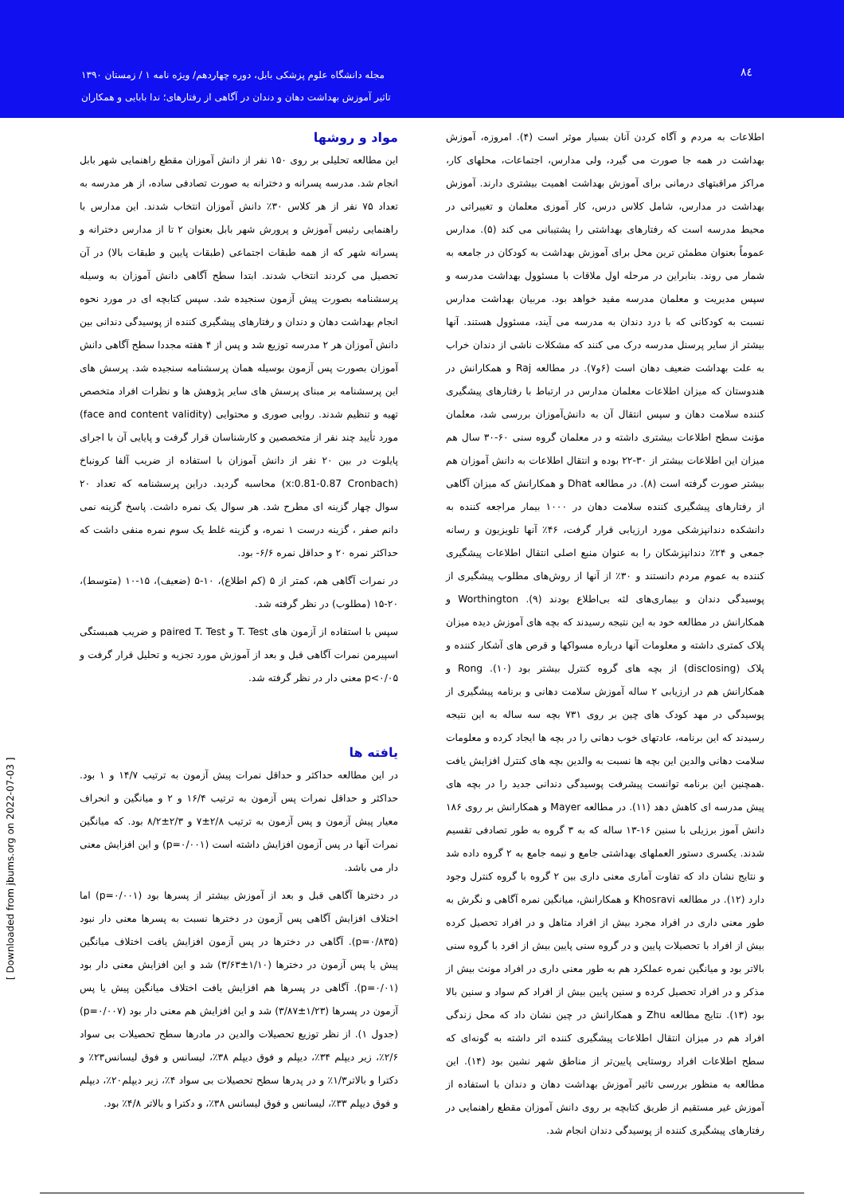۸٤
مجله دانشگاه علوم پزشکی بابل، دوره چهاردهم/ ویژه نامه ۱ / زمستان ۱۳۹۰
تاثیر آموزش بهداشت دهان و دندان در آگاهی از رفتارهای؛ ندا بابایی و همکاران
اطلاعات به مردم و آگاه کردن آنان بسیار موثر است (۴). امروزه، آموزش بهداشت در همه جا صورت می گیرد، ولی مدارس، اجتماعات، محلهای کار، مراکز مراقبتهای درمانی برای آموزش بهداشت اهمیت بیشتری دارند. آموزش بهداشت در مدارس، شامل کلاس درس، کار آموزی معلمان و تغییراتی در محیط مدرسه است که رفتارهای بهداشتی را پشتیبانی می کند (۵). مدارس عموماً بعنوان مطمئن ترین محل برای آموزش بهداشت به کودکان در جامعه به شمار می روند. بنابراین در مرحله اول ملاقات با مسئوول بهداشت مدرسه و سپس مدیریت و معلمان مدرسه مفید خواهد بود. مربیان بهداشت مدارس نسبت به کودکانی که با درد دندان به مدرسه می آیند، مسئوول هستند. آنها بیشتر از سایر پرسنل مدرسه درک می کنند که مشکلات ناشی از دندان خراب به علت بهداشت ضعیف دهان است (۶و۷). در مطالعه Raj و همکارانش در هندوستان که میزان اطلاعات معلمان مدارس در ارتباط با رفتارهای پیشگیری کننده سلامت دهان و سپس انتقال آن به دانش‌آموزان بررسی شد، معلمان مؤنث سطح اطلاعات بیشتری داشته و در معلمان گروه سنی ۶۰-۳۰ سال هم میزان این اطلاعات بیشتر از ۳۰-۲۲ بوده و انتقال اطلاعات به دانش آموزان هم بیشتر صورت گرفته است (۸). در مطالعه Dhat و همکارانش که میزان آگاهی از رفتارهای پیشگیری کننده سلامت دهان در ۱۰۰۰ بیمار مراجعه کننده به دانشکده دندانپزشکی مورد ارزیابی قرار گرفت، ۴۶٪ آنها تلویزیون و رسانه جمعی و ۲۴٪ دندانپزشکان را به عنوان منبع اصلی انتقال اطلاعات پیشگیری کننده به عموم مردم دانستند و ۳۰٪ از آنها از روش‌های مطلوب پیشگیری از پوسیدگی دندان و بیماری‌های لثه بی‌اطلاع بودند (۹). Worthington و همکارانش در مطالعه خود به این نتیجه رسیدند که بچه های آموزش دیده میزان پلاک کمتری داشته و معلومات آنها درباره مسواکها و قرص های آشکار کننده و پلاک (disclosing) از بچه های گروه کنترل بیشتر بود (۱۰). Rong و همکارانش هم در ارزیابی ۲ ساله آموزش سلامت دهانی و برنامه پیشگیری از پوسیدگی در مهد کودک های چین بر روی ۷۳۱ بچه سه ساله به این نتیجه رسیدند که این برنامه، عادتهای خوب دهانی را در بچه ها ایجاد کرده و معلومات سلامت دهانی والدین این بچه ها نسبت به والدین بچه های کنترل افزایش یافت .همچنین این برنامه توانست پیشرفت پوسیدگی دندانی جدید را در بچه های پیش مدرسه ای کاهش دهد (۱۱). در مطالعه Mayer و همکارانش بر روی ۱۸۶ دانش آموز برزیلی با سنین ۱۶-۱۳ ساله که به ۳ گروه به طور تصادفی تقسیم شدند. یکسری دستور العملهای بهداشتی جامع و نیمه جامع به ۲ گروه داده شد و نتایج نشان داد که تفاوت آماری معنی داری بین ۲ گروه با گروه کنترل وجود دارد (۱۲). در مطالعه Khosravi و همکارانش، میانگین نمره آگاهی و نگرش به طور معنی داری در افراد مجرد بیش از افراد متاهل و در افراد تحصیل کرده بیش از افراد با تحصیلات پایین و در گروه سنی پایین بیش از افرد با گروه سنی بالاتر بود و میانگین نمره عملکرد هم به طور معنی داری در افراد مونث بیش از مذکر و در افراد تحصیل کرده و سنین پایین بیش از افراد کم سواد و سنین بالا بود (۱۳). نتایج مطالعه Zhu و همکارانش در چین نشان داد که محل زندگی افراد هم در میزان انتقال اطلاعات پیشگیری کننده اثر داشته به گونه‌ای که سطح اطلاعات افراد روستایی پایین‌تر از مناطق شهر نشین بود (۱۴). این مطالعه به منظور بررسی تاثیر آموزش بهداشت دهان و دندان با استفاده از آموزش غیر مستقیم از طریق کتابچه بر روی دانش آموزان مقطع راهنمایی در رفتارهای پیشگیری کننده از پوسیدگی دندان انجام شد.
مواد و روشها
این مطالعه تحلیلی بر روی ۱۵۰ نفر از دانش آموزان مقطع راهنمایی شهر بابل انجام شد. مدرسه پسرانه و دخترانه به صورت تصادفی ساده، از هر مدرسه به تعداد ۷۵ نفر از هر کلاس ۳۰٪ دانش آموزان انتخاب شدند. این مدارس با راهنمایی رئیس آموزش و پرورش شهر بابل بعنوان ۲ تا از مدارس دخترانه و پسرانه شهر که از همه طبقات اجتماعی (طبقات پایین و طبقات بالا) در آن تحصیل می کردند انتخاب شدند. ابتدا سطح آگاهی دانش آموزان به وسیله پرسشنامه بصورت پیش آزمون سنجیده شد. سپس کتابچه ای در مورد نحوه انجام بهداشت دهان و دندان و رفتارهای پیشگیری کننده از پوسیدگی دندانی بین دانش آموزان هر ۲ مدرسه توزیع شد و پس از ۴ هفته مجددا سطح آگاهی دانش آموزان بصورت پس آزمون بوسیله همان پرسشنامه سنجیده شد. پرسش های این پرسشنامه بر مبنای پرسش های سایر پژوهش ها و نظرات افراد متخصص تهیه و تنظیم شدند. روایی صوری و محتوایی (face and content validity) مورد تأیید چند نفر از متخصصین و کارشناسان قرار گرفت و پایایی آن با اجرای پایلوت در بین ۲۰ نفر از دانش آموزان با استفاده از ضریب آلفا کرونباخ (x:0.81-0.87 Cronbach) محاسبه گردید. دراین پرسشنامه که تعداد ۲۰ سوال چهار گزینه ای مطرح شد. هر سوال یک نمره داشت. پاسخ گزینه نمی دانم صفر ، گزینه درست ۱ نمره، و گزینه غلط یک سوم نمره منفی داشت که حداکثر نمره ۲۰ و حداقل نمره ۶/۶- بود.
در نمرات آگاهی هم، کمتر از ۵ (کم اطلاع)، ۱۰-۵ (ضعیف)، ۱۵-۱۰ (متوسط)، ۲۰-۱۵ (مطلوب) در نظر گرفته شد.
سپس با استفاده از آزمون های T. Test و paired T. Test و ضریب همبستگی اسپیرمن نمرات آگاهی قبل و بعد از آموزش مورد تجزیه و تحلیل قرار گرفت و p<۰/۰۵ معنی دار در نظر گرفته شد.
یافته ها
در این مطالعه حداکثر و حداقل نمرات پیش آزمون به ترتیب ۱۴/۷ و ۱ بود. حداکثر و حداقل نمرات پس آزمون به ترتیب ۱۶/۴ و ۲ و میانگین و انحراف معیار پیش آزمون و پس آزمون به ترتیب ۲/۸±۷ و ۲/۳±۸/۲ بود. که میانگین نمرات آنها در پس آزمون افزایش داشته است (p=۰/۰۰۱) و این افزایش معنی دار می باشد.
در دخترها آگاهی قبل و بعد از آموزش بیشتر از پسرها بود (p=۰/۰۰۱) اما اختلاف افزایش آگاهی پس آزمون در دخترها نسبت به پسرها معنی دار نبود (p=۰/۸۳۵). آگاهی در دخترها در پس آزمون افزایش یافت اختلاف میانگین پیش یا پس آزمون در دخترها (۱/۱۰±۳/۶۳) شد و این افزایش معنی دار بود (p=۰/۰۱). آگاهی در پسرها هم افزایش یافت اختلاف میانگین پیش یا پس آزمون در پسرها (۱/۲۳±۳/۸۷) شد و این افزایش هم معنی دار بود (p=۰/۰۰۷) (جدول ۱). از نظر توزیع تحصیلات والدین در مادرها سطح تحصیلات بی سواد ۲/۶٪، زیر دیپلم ۳۴٪، دیپلم و فوق دیپلم ۳۸٪، لیسانس و فوق لیسانس۲۳٪ و دکترا و بالاتر۱/۳٪ و در پدرها سطح تحصیلات بی سواد ۴٪، زیر دیپلم۲۰٪، دیپلم و فوق دیپلم ۳۳٪، لیسانس و فوق لیسانس ۳۸٪، و دکترا و بالاتر ۴/۸٪ بود.
[ Downloaded from jbums.org on 2022-07-03 ]